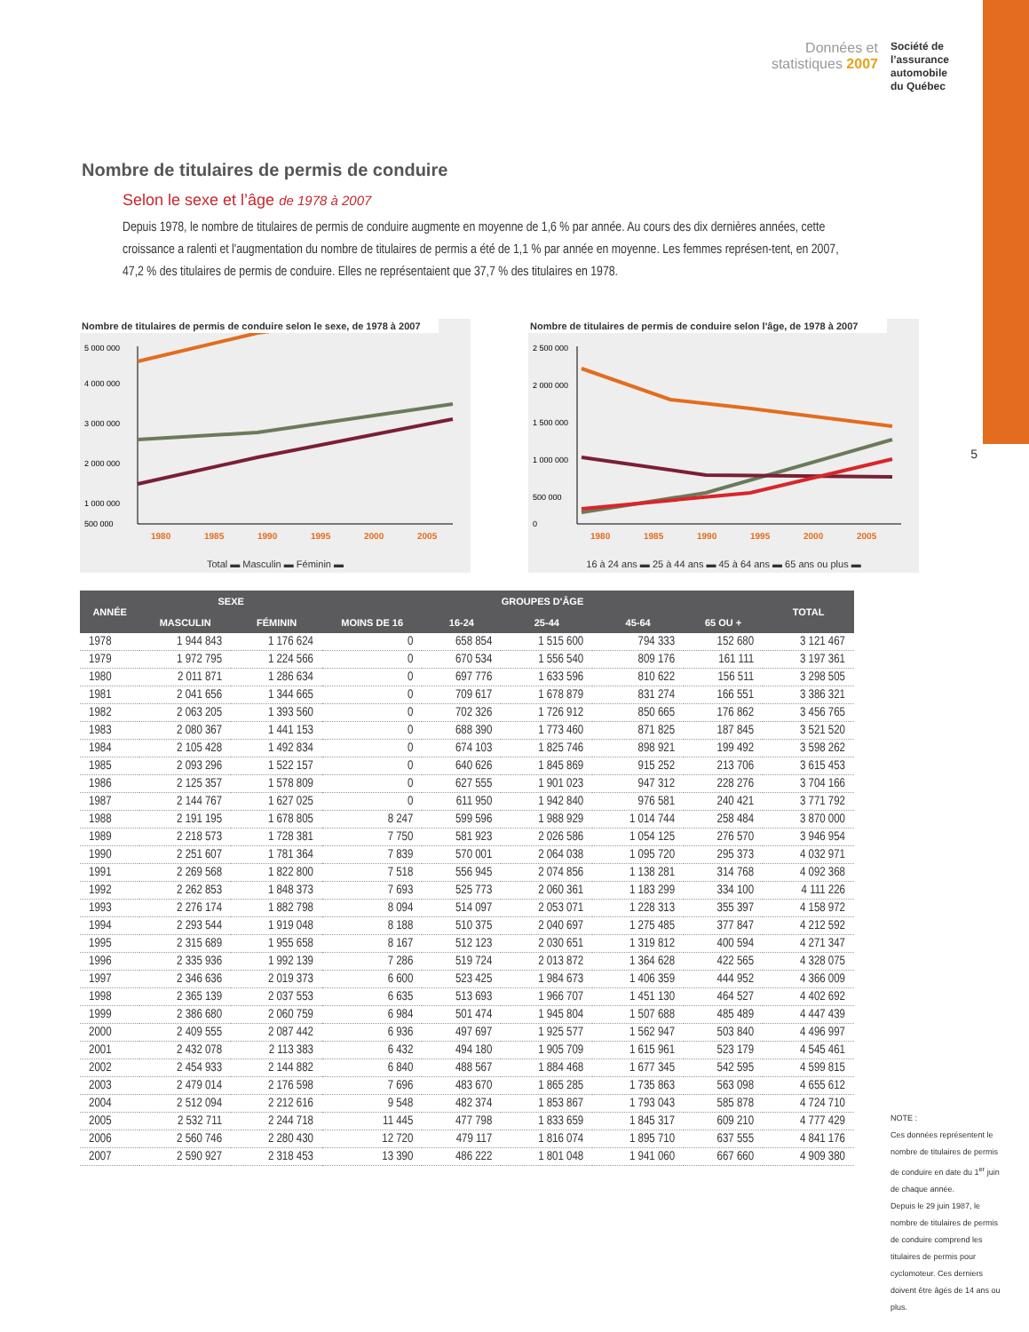Données et
statistiques 2007
Société de
l’assurance
automobile
du Québec
5
Nombre de titulaires de permis de conduire
Selon le sexe et l’âge de 1978 à 2007
Depuis 1978, le nombre de titulaires de permis de conduire augmente en moyenne de 1,6 % par année. Au cours des dix dernières années, cette croissance a ralenti et l'augmentation du nombre de titulaires de permis a été de 1,1 % par année en moyenne. Les femmes représen-tent, en 2007, 47,2 % des titulaires de permis de conduire. Elles ne représentaient que 37,7 % des titulaires en 1978.
Nombre de titulaires de permis de conduire selon le sexe, de 1978 à 2007
5 000 000
4 000 000
3 000 000
2 000 000
1 000 000
500 000
1980
1985
1990
1995
2000
2005
Total ▬ Masculin ▬ Féminin ▬
Nombre de titulaires de permis de conduire selon l'âge, de 1978 à 2007
2 500 000
2 000 000
1 500 000
1 000 000
500 000
0
1980
1985
1990
1995
2000
2005
16 à 24 ans ▬ 25 à 44 ans ▬ 45 à 64 ans ▬ 65 ans ou plus ▬
| ANNÉE | SEXE | | GROUPES D'ÂGE | | | | | TOTAL |
| --- | --- | --- | --- | --- | --- | --- | --- | --- |
| | MASCULIN | FÉMININ | MOINS DE 16 | 16-24 | 25-44 | 45-64 | 65 OU + | |
| 1978 | 1 944 843 | 1 176 624 | 0 | 658 854 | 1 515 600 | 794 333 | 152 680 | 3 121 467 |
| 1979 | 1 972 795 | 1 224 566 | 0 | 670 534 | 1 556 540 | 809 176 | 161 111 | 3 197 361 |
| 1980 | 2 011 871 | 1 286 634 | 0 | 697 776 | 1 633 596 | 810 622 | 156 511 | 3 298 505 |
| 1981 | 2 041 656 | 1 344 665 | 0 | 709 617 | 1 678 879 | 831 274 | 166 551 | 3 386 321 |
| 1982 | 2 063 205 | 1 393 560 | 0 | 702 326 | 1 726 912 | 850 665 | 176 862 | 3 456 765 |
| 1983 | 2 080 367 | 1 441 153 | 0 | 688 390 | 1 773 460 | 871 825 | 187 845 | 3 521 520 |
| 1984 | 2 105 428 | 1 492 834 | 0 | 674 103 | 1 825 746 | 898 921 | 199 492 | 3 598 262 |
| 1985 | 2 093 296 | 1 522 157 | 0 | 640 626 | 1 845 869 | 915 252 | 213 706 | 3 615 453 |
| 1986 | 2 125 357 | 1 578 809 | 0 | 627 555 | 1 901 023 | 947 312 | 228 276 | 3 704 166 |
| 1987 | 2 144 767 | 1 627 025 | 0 | 611 950 | 1 942 840 | 976 581 | 240 421 | 3 771 792 |
| 1988 | 2 191 195 | 1 678 805 | 8 247 | 599 596 | 1 988 929 | 1 014 744 | 258 484 | 3 870 000 |
| 1989 | 2 218 573 | 1 728 381 | 7 750 | 581 923 | 2 026 586 | 1 054 125 | 276 570 | 3 946 954 |
| 1990 | 2 251 607 | 1 781 364 | 7 839 | 570 001 | 2 064 038 | 1 095 720 | 295 373 | 4 032 971 |
| 1991 | 2 269 568 | 1 822 800 | 7 518 | 556 945 | 2 074 856 | 1 138 281 | 314 768 | 4 092 368 |
| 1992 | 2 262 853 | 1 848 373 | 7 693 | 525 773 | 2 060 361 | 1 183 299 | 334 100 | 4 111 226 |
| 1993 | 2 276 174 | 1 882 798 | 8 094 | 514 097 | 2 053 071 | 1 228 313 | 355 397 | 4 158 972 |
| 1994 | 2 293 544 | 1 919 048 | 8 188 | 510 375 | 2 040 697 | 1 275 485 | 377 847 | 4 212 592 |
| 1995 | 2 315 689 | 1 955 658 | 8 167 | 512 123 | 2 030 651 | 1 319 812 | 400 594 | 4 271 347 |
| 1996 | 2 335 936 | 1 992 139 | 7 286 | 519 724 | 2 013 872 | 1 364 628 | 422 565 | 4 328 075 |
| 1997 | 2 346 636 | 2 019 373 | 6 600 | 523 425 | 1 984 673 | 1 406 359 | 444 952 | 4 366 009 |
| 1998 | 2 365 139 | 2 037 553 | 6 635 | 513 693 | 1 966 707 | 1 451 130 | 464 527 | 4 402 692 |
| 1999 | 2 386 680 | 2 060 759 | 6 984 | 501 474 | 1 945 804 | 1 507 688 | 485 489 | 4 447 439 |
| 2000 | 2 409 555 | 2 087 442 | 6 936 | 497 697 | 1 925 577 | 1 562 947 | 503 840 | 4 496 997 |
| 2001 | 2 432 078 | 2 113 383 | 6 432 | 494 180 | 1 905 709 | 1 615 961 | 523 179 | 4 545 461 |
| 2002 | 2 454 933 | 2 144 882 | 6 840 | 488 567 | 1 884 468 | 1 677 345 | 542 595 | 4 599 815 |
| 2003 | 2 479 014 | 2 176 598 | 7 696 | 483 670 | 1 865 285 | 1 735 863 | 563 098 | 4 655 612 |
| 2004 | 2 512 094 | 2 212 616 | 9 548 | 482 374 | 1 853 867 | 1 793 043 | 585 878 | 4 724 710 |
| 2005 | 2 532 711 | 2 244 718 | 11 445 | 477 798 | 1 833 659 | 1 845 317 | 609 210 | 4 777 429 |
| 2006 | 2 560 746 | 2 280 430 | 12 720 | 479 117 | 1 816 074 | 1 895 710 | 637 555 | 4 841 176 |
| 2007 | 2 590 927 | 2 318 453 | 13 390 | 486 222 | 1 801 048 | 1 941 060 | 667 660 | 4 909 380 |
NOTE :
Ces données représentent le nombre de titulaires de permis de conduire en date du 1<sup>er</sup> juin de chaque année.
Depuis le 29 juin 1987, le nombre de titulaires de permis de conduire comprend les titulaires de permis pour cyclomoteur. Ces derniers doivent être âgés de 14 ans ou plus.